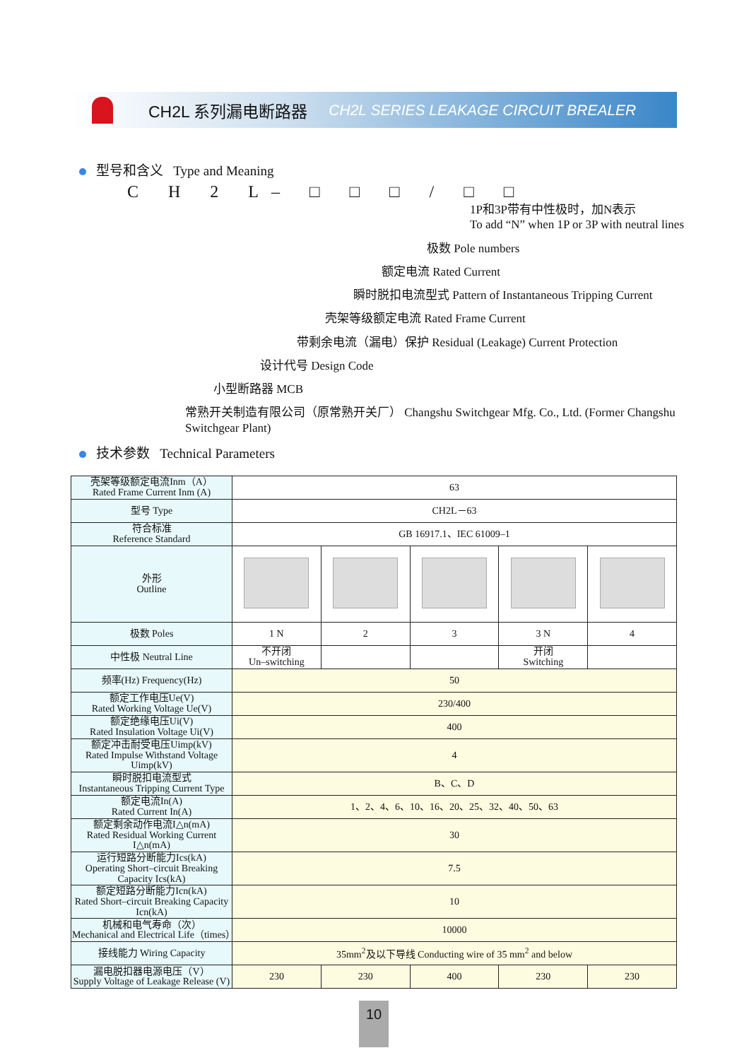CH2L 系列漏电断路器
CH2L SERIES LEAKAGE CIRCUIT BREALER
型号和含义 Type and Meaning
C H 2 L– □ □ □ / □ □
1P和3P带有中性极时，加N表示
To add “N” when 1P or 3P with neutral lines
极数 Pole numbers
额定电流 Rated Current
瞬时脱扣电流型式 Pattern of Instantaneous Tripping Current
壳架等级额定电流 Rated Frame Current
带剩余电流（漏电）保护 Residual (Leakage) Current Protection
设计代号 Design Code
小型断路器 MCB
常熟开关制造有限公司（原常熟开关厂） Changshu Switchgear Mfg. Co., Ltd. (Former Changshu Switchgear Plant)
技术参数 Technical Parameters
| 壳架等级额定电流Inm（A） Rated Frame Current Inm (A) | 63 | | | | |
| 型号 Type | CH2L－63 | | | | |
| 符合标准 Reference Standard | GB 16917.1、IEC 61009–1 | | | | |
| 外形 Outline | | | | | |
| 极数 Poles | 1 N | 2 | 3 | 3 N | 4 |
| 中性极 Neutral Line | 不开闭 Un–switching | | | 开闭 Switching | |
| 频率(Hz) Frequency(Hz) | 50 | | | | |
| 额定工作电压Ue(V) Rated Working Voltage Ue(V) | 230/400 | | | | |
| 额定绝缘电压Ui(V) Rated Insulation Voltage Ui(V) | 400 | | | | |
| 额定冲击耐受电压Uimp(kV) Rated Impulse Withstand Voltage Uimp(kV) | 4 | | | | |
| 瞬时脱扣电流型式 Instantaneous Tripping Current Type | B、C、D | | | | |
| 额定电流In(A) Rated Current In(A) | 1、2、4、6、10、16、20、25、32、40、50、63 | | | | |
| 额定剩余动作电流I△n(mA) Rated Residual Working Current I△n(mA) | 30 | | | | |
| 运行短路分断能力Ics(kA) Operating Short–circuit Breaking Capacity Ics(kA) | 7.5 | | | | |
| 额定短路分断能力Icn(kA) Rated Short–circuit Breaking Capacity Icn(kA) | 10 | | | | |
| 机械和电气寿命（次） Mechanical and Electrical Life（times） | 10000 | | | | |
| 接线能力 Wiring Capacity | 35mm<sup>2</sup>及以下导线 Conducting wire of 35 mm<sup>2</sup> and below | | | | |
| 漏电脱扣器电源电压（V） Supply Voltage of Leakage Release (V) | 230 | 230 | 400 | 230 | 230 |
10